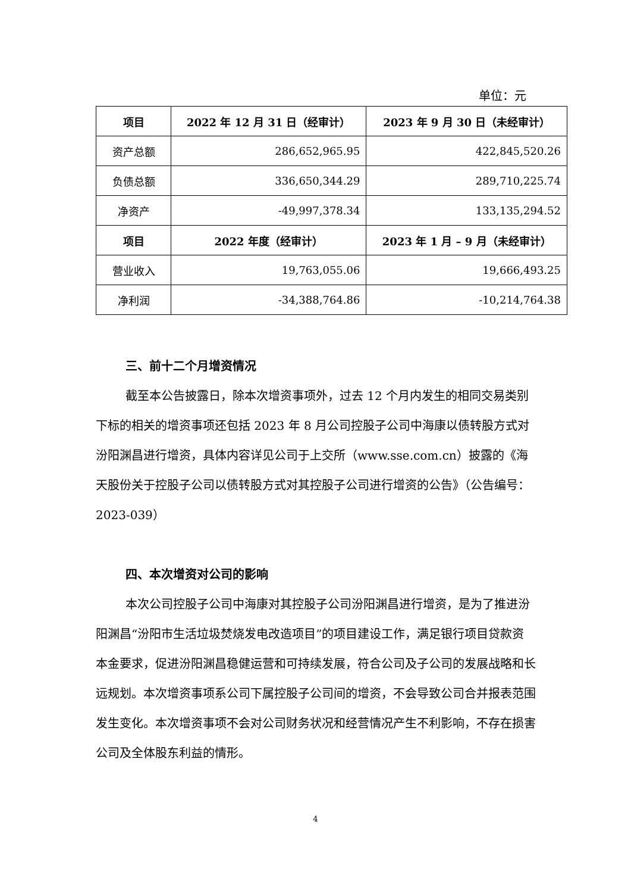单位：元
| 项目 | 2022 年 12 月 31 日（经审计） | 2023 年 9 月 30 日（未经审计） |
| --- | --- | --- |
| 资产总额 | 286,652,965.95 | 422,845,520.26 |
| 负债总额 | 336,650,344.29 | 289,710,225.74 |
| 净资产 | -49,997,378.34 | 133,135,294.52 |
| 项目 | 2022 年度（经审计） | 2023 年 1 月 – 9 月（未经审计） |
| 营业收入 | 19,763,055.06 | 19,666,493.25 |
| 净利润 | -34,388,764.86 | -10,214,764.38 |
三、前十二个月增资情况
截至本公告披露日，除本次增资事项外，过去 12 个月内发生的相同交易类别下标的相关的增资事项还包括 2023 年 8 月公司控股子公司中海康以债转股方式对汾阳渊昌进行增资，具体内容详见公司于上交所（www.sse.com.cn）披露的《海天股份关于控股子公司以债转股方式对其控股子公司进行增资的公告》（公告编号：2023-039）
四、本次增资对公司的影响
本次公司控股子公司中海康对其控股子公司汾阳渊昌进行增资，是为了推进汾阳渊昌“汾阳市生活垃圾焚烧发电改造项目”的项目建设工作，满足银行项目贷款资本金要求，促进汾阳渊昌稳健运营和可持续发展，符合公司及子公司的发展战略和长远规划。本次增资事项系公司下属控股子公司间的增资，不会导致公司合并报表范围发生变化。本次增资事项不会对公司财务状况和经营情况产生不利影响，不存在损害公司及全体股东利益的情形。
4